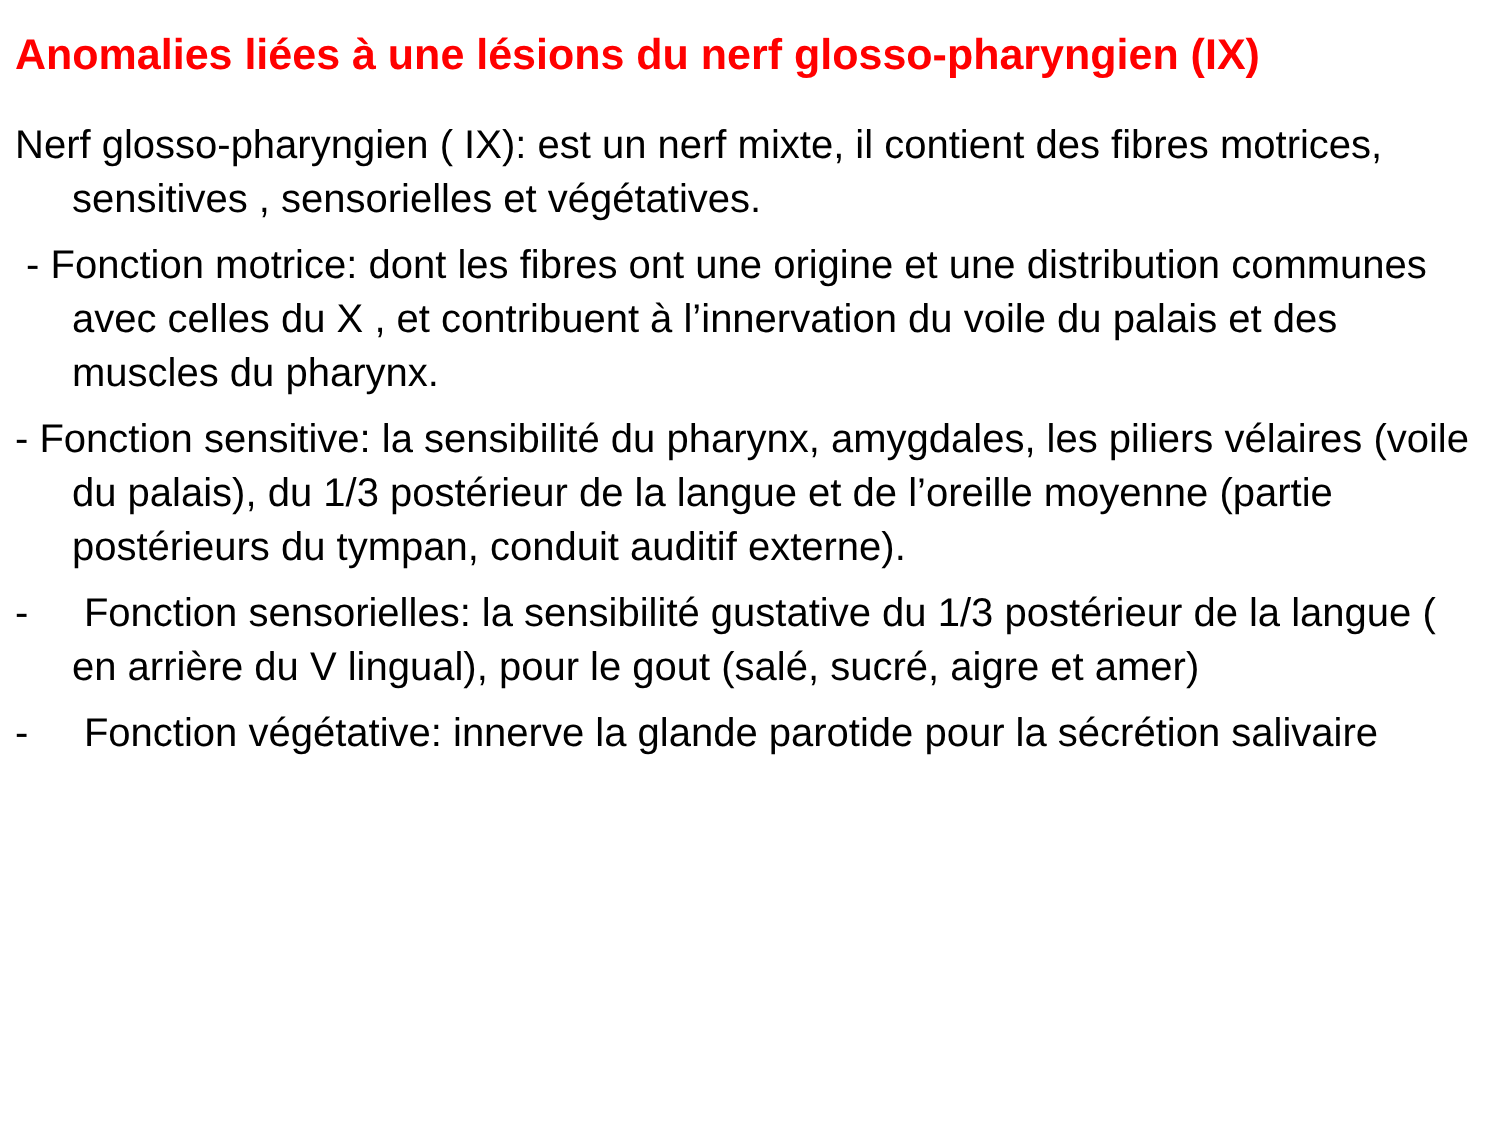Anomalies liées à une lésions du nerf glosso-pharyngien (IX)
Nerf glosso-pharyngien ( IX): est un nerf mixte, il contient des fibres motrices, sensitives , sensorielles et végétatives.
- Fonction motrice: dont les fibres ont une origine et une distribution communes avec celles du X , et contribuent à l’innervation du voile du palais et des muscles du pharynx.
- Fonction sensitive: la sensibilité du pharynx, amygdales, les piliers vélaires (voile du palais), du 1/3 postérieur de la langue et de l’oreille moyenne (partie postérieurs du tympan, conduit auditif externe).
- Fonction sensorielles: la sensibilité gustative du 1/3 postérieur de la langue ( en arrière du V lingual), pour le gout (salé, sucré, aigre et amer)
- Fonction végétative: innerve la glande parotide pour la sécrétion salivaire